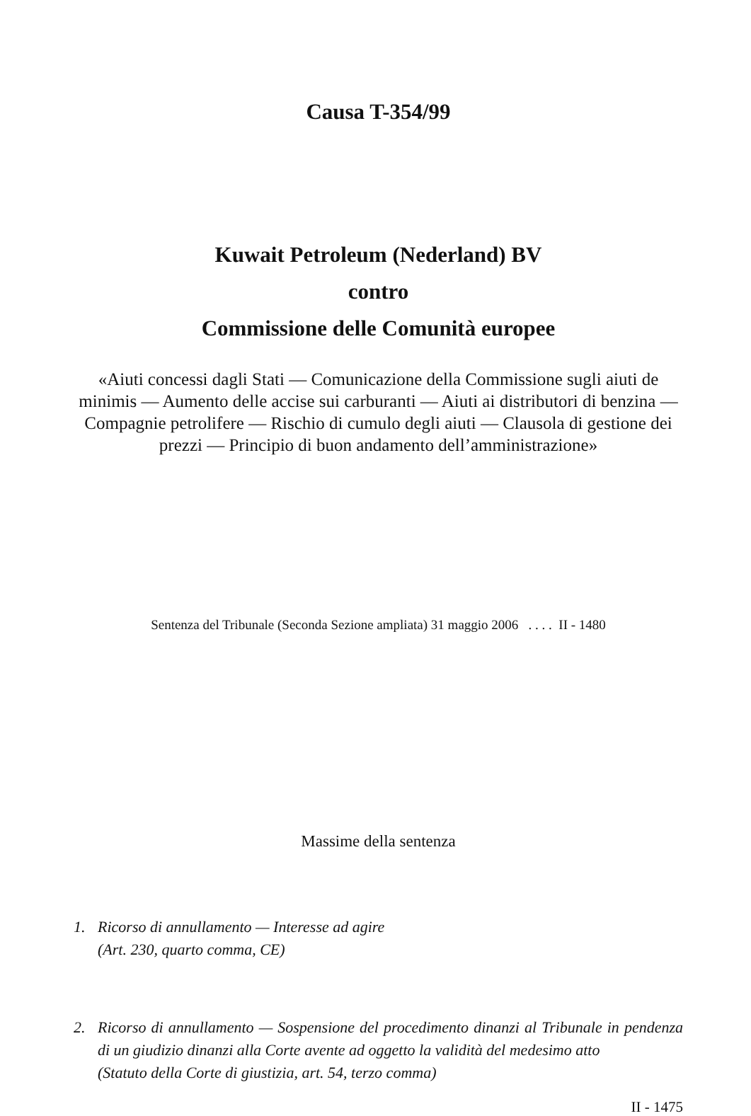Causa T-354/99
Kuwait Petroleum (Nederland) BV
contro
Commissione delle Comunità europee
«Aiuti concessi dagli Stati — Comunicazione della Commissione sugli aiuti de minimis — Aumento delle accise sui carburanti — Aiuti ai distributori di benzina — Compagnie petrolifere — Rischio di cumulo degli aiuti — Clausola di gestione dei prezzi — Principio di buon andamento dell’amministrazione»
Sentenza del Tribunale (Seconda Sezione ampliata) 31 maggio 2006 . . . . II - 1480
Massime della sentenza
1. Ricorso di annullamento — Interesse ad agire
(Art. 230, quarto comma, CE)
2. Ricorso di annullamento — Sospensione del procedimento dinanzi al Tribunale in pendenza di un giudizio dinanzi alla Corte avente ad oggetto la validità del medesimo atto
(Statuto della Corte di giustizia, art. 54, terzo comma)
II - 1475